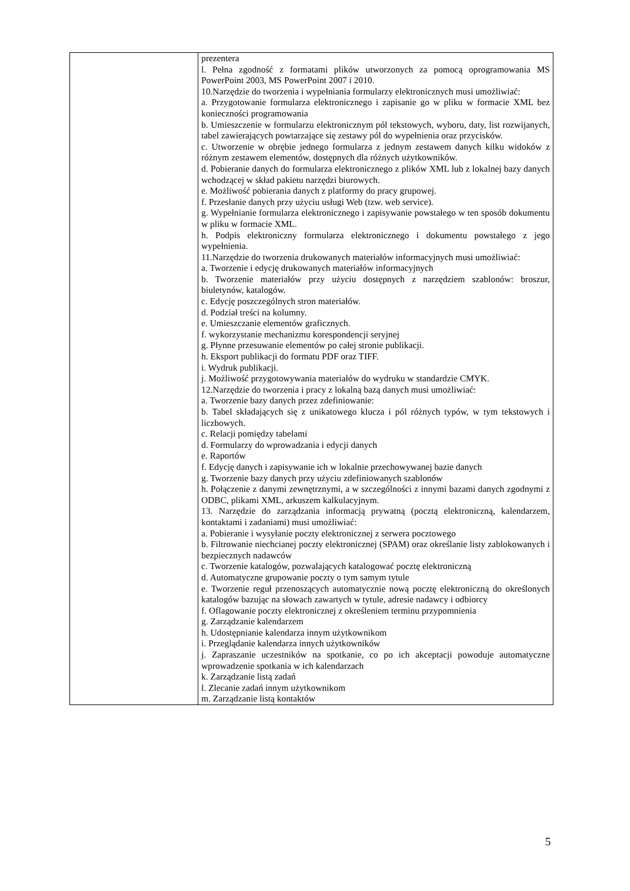| | prezentera l. Pełna zgodność z formatami plików utworzonych za pomocą oprogramowania MS PowerPoint 2003, MS PowerPoint 2007 i 2010. 10.Narzędzie do tworzenia i wypełniania formularzy elektronicznych musi umożliwiać: a. Przygotowanie formularza elektronicznego i zapisanie go w pliku w formacie XML bez konieczności programowania b. Umieszczenie w formularzu elektronicznym pól tekstowych, wyboru, daty, list rozwijanych, tabel zawierających powtarzające się zestawy pól do wypełnienia oraz przycisków. c. Utworzenie w obrębie jednego formularza z jednym zestawem danych kilku widoków z różnym zestawem elementów, dostępnych dla różnych użytkowników. d. Pobieranie danych do formularza elektronicznego z plików XML lub z lokalnej bazy danych wchodzącej w skład pakietu narzędzi biurowych. e. Możliwość pobierania danych z platformy do pracy grupowej. f. Przesłanie danych przy użyciu usługi Web (tzw. web service). g. Wypełnianie formularza elektronicznego i zapisywanie powstałego w ten sposób dokumentu w pliku w formacie XML. h. Podpis elektroniczny formularza elektronicznego i dokumentu powstałego z jego wypełnienia. 11.Narzędzie do tworzenia drukowanych materiałów informacyjnych musi umożliwiać: a. Tworzenie i edycję drukowanych materiałów informacyjnych b. Tworzenie materiałów przy użyciu dostępnych z narzędziem szablonów: broszur, biuletynów, katalogów. c. Edycję poszczególnych stron materiałów. d. Podział treści na kolumny. e. Umieszczanie elementów graficznych. f. wykorzystanie mechanizmu korespondencji seryjnej g. Płynne przesuwanie elementów po całej stronie publikacji. h. Eksport publikacji do formatu PDF oraz TIFF. i. Wydruk publikacji. j. Możliwość przygotowywania materiałów do wydruku w standardzie CMYK. 12.Narzędzie do tworzenia i pracy z lokalną bazą danych musi umożliwiać: a. Tworzenie bazy danych przez zdefiniowanie: b. Tabel składających się z unikatowego klucza i pól różnych typów, w tym tekstowych i liczbowych. c. Relacji pomiędzy tabelami d. Formularzy do wprowadzania i edycji danych e. Raportów f. Edycję danych i zapisywanie ich w lokalnie przechowywanej bazie danych g. Tworzenie bazy danych przy użyciu zdefiniowanych szablonów h. Połączenie z danymi zewnętrznymi, a w szczególności z innymi bazami danych zgodnymi z ODBC, plikami XML, arkuszem kalkulacyjnym. 13. Narzędzie do zarządzania informacją prywatną (pocztą elektroniczną, kalendarzem, kontaktami i zadaniami) musi umożliwiać: a. Pobieranie i wysyłanie poczty elektronicznej z serwera pocztowego b. Filtrowanie niechcianej poczty elektronicznej (SPAM) oraz określanie listy zablokowanych i bezpiecznych nadawców c. Tworzenie katalogów, pozwalających katalogować pocztę elektroniczną d. Automatyczne grupowanie poczty o tym samym tytule e. Tworzenie reguł przenoszących automatycznie nową pocztę elektroniczną do określonych katalogów bazując na słowach zawartych w tytule, adresie nadawcy i odbiorcy f. Oflagowanie poczty elektronicznej z określeniem terminu przypomnienia g. Zarządzanie kalendarzem h. Udostępnianie kalendarza innym użytkownikom i. Przeglądanie kalendarza innych użytkowników j. Zapraszanie uczestników na spotkanie, co po ich akceptacji powoduje automatyczne wprowadzenie spotkania w ich kalendarzach k. Zarządzanie listą zadań l. Zlecanie zadań innym użytkownikom m. Zarządzanie listą kontaktów |
5